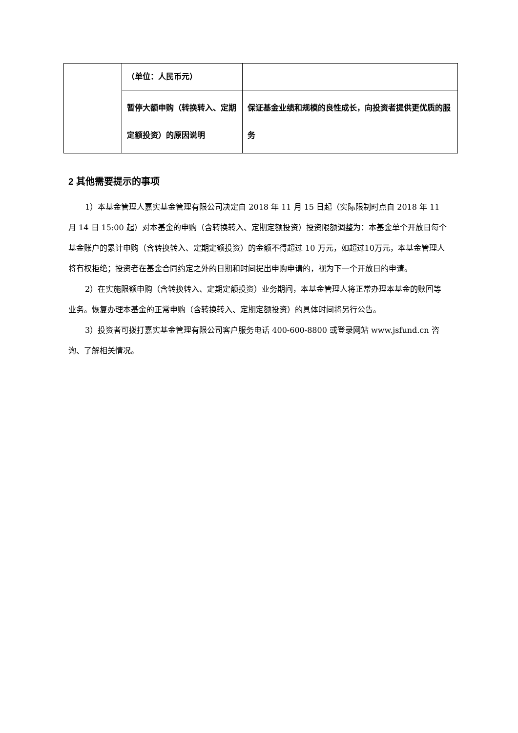| | （单位：人民币元） | |
| | 暂停大额申购（转换转入、定期定额投资）的原因说明 | 保证基金业绩和规模的良性成长，向投资者提供更优质的服务 |
2 其他需要提示的事项
1）本基金管理人嘉实基金管理有限公司决定自 2018 年 11 月 15 日起（实际限制时点自 2018 年 11 月 14 日 15:00 起）对本基金的申购（含转换转入、定期定额投资）投资限额调整为：本基金单个开放日每个基金账户的累计申购（含转换转入、定期定额投资）的金额不得超过 10 万元，如超过10万元，本基金管理人将有权拒绝；投资者在基金合同约定之外的日期和时间提出申购申请的，视为下一个开放日的申请。
2）在实施限额申购（含转换转入、定期定额投资）业务期间，本基金管理人将正常办理本基金的赎回等业务。恢复办理本基金的正常申购（含转换转入、定期定额投资）的具体时间将另行公告。
3）投资者可拨打嘉实基金管理有限公司客户服务电话 400-600-8800 或登录网站 www.jsfund.cn 咨询、了解相关情况。